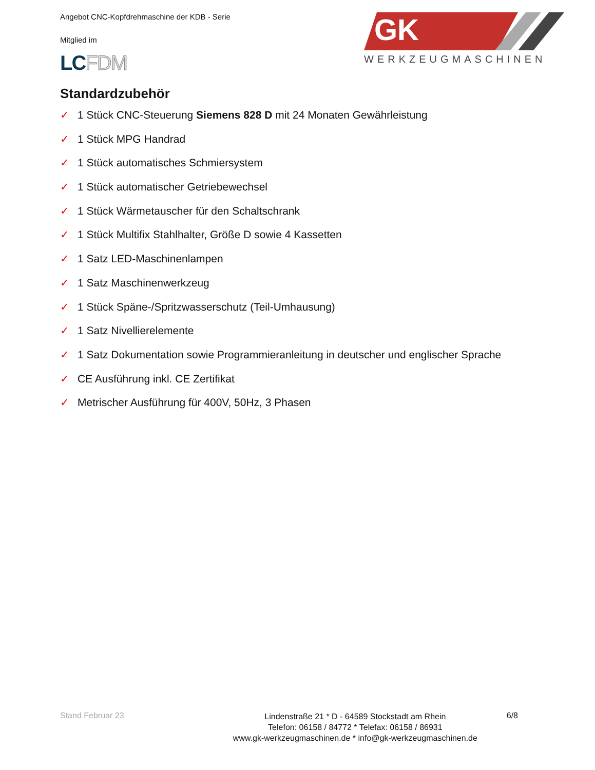Angebot CNC-Kopfdrehmaschine der KDB - Serie
Mitglied im
LCFDM
GK
WERKZEUGMASCHINEN
Standardzubehör
✓ 1 Stück CNC-Steuerung Siemens 828 D mit 24 Monaten Gewährleistung
✓ 1 Stück MPG Handrad
✓ 1 Stück automatisches Schmiersystem
✓ 1 Stück automatischer Getriebewechsel
✓ 1 Stück Wärmetauscher für den Schaltschrank
✓ 1 Stück Multifix Stahlhalter, Größe D sowie 4 Kassetten
✓ 1 Satz LED-Maschinenlampen
✓ 1 Satz Maschinenwerkzeug
✓ 1 Stück Späne-/Spritzwasserschutz (Teil-Umhausung)
✓ 1 Satz Nivellierelemente
✓ 1 Satz Dokumentation sowie Programmieranleitung in deutscher und englischer Sprache
✓ CE Ausführung inkl. CE Zertifikat
✓ Metrischer Ausführung für 400V, 50Hz, 3 Phasen
Stand Februar 23
Lindenstraße 21 * D - 64589 Stockstadt am Rhein
Telefon: 06158 / 84772 * Telefax: 06158 / 86931
www.gk-werkzeugmaschinen.de * info@gk-werkzeugmaschinen.de
6/8